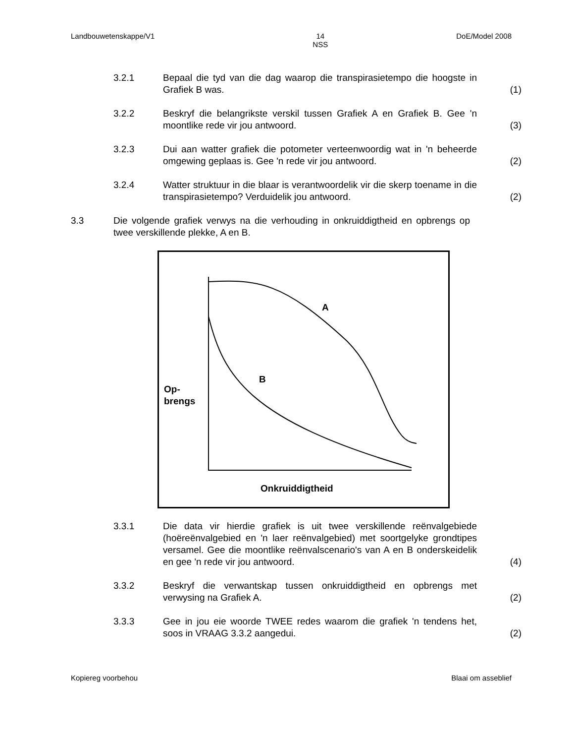Landbouwetenskappe/V1 14
NSS DoE/Model 2008
3.2.1 Bepaal die tyd van die dag waarop die transpirasietempo die hoogste in Grafiek B was. (1)
3.2.2 Beskryf die belangrikste verskil tussen Grafiek A en Grafiek B. Gee 'n moontlike rede vir jou antwoord. (3)
3.2.3 Dui aan watter grafiek die potometer verteenwoordig wat in 'n beheerde omgewing geplaas is. Gee 'n rede vir jou antwoord. (2)
3.2.4 Watter struktuur in die blaar is verantwoordelik vir die skerp toename in die transpirasietempo? Verduidelik jou antwoord. (2)
3.3 Die volgende grafiek verwys na die verhouding in onkruiddigtheid en opbrengs op twee verskillende plekke, A en B.
A
B
Op-
brengs
Onkruiddigtheid
3.3.1 Die data vir hierdie grafiek is uit twee verskillende reënvalgebiede (hoëreënvalgebied en 'n laer reënvalgebied) met soortgelyke grondtipes versamel. Gee die moontlike reënvalscenario's van A en B onderskeidelik en gee 'n rede vir jou antwoord. (4)
3.3.2 Beskryf die verwantskap tussen onkruiddigtheid en opbrengs met verwysing na Grafiek A. (2)
3.3.3 Gee in jou eie woorde TWEE redes waarom die grafiek 'n tendens het, soos in VRAAG 3.3.2 aangedui. (2)
Kopiereg voorbehou Blaai om asseblief